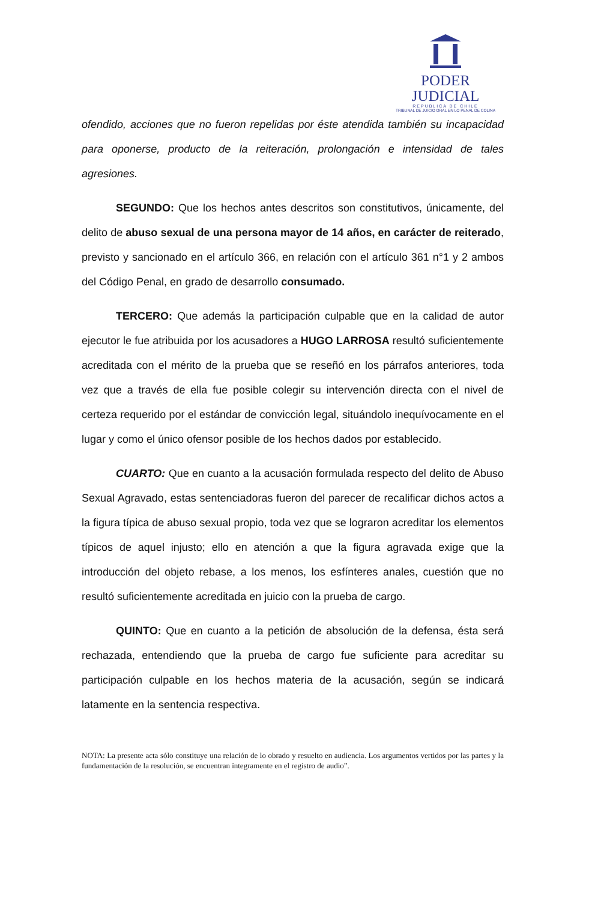PODER JUDICIAL
REPUBLICA DE CHILE
TRIBUNAL DE JUICIO ORAL EN LO PENAL DE COLINA
ofendido, acciones que no fueron repelidas por éste atendida también su incapacidad para oponerse, producto de la reiteración, prolongación e intensidad de tales agresiones.
SEGUNDO: Que los hechos antes descritos son constitutivos, únicamente, del delito de abuso sexual de una persona mayor de 14 años, en carácter de reiterado, previsto y sancionado en el artículo 366, en relación con el artículo 361 n°1 y 2 ambos del Código Penal, en grado de desarrollo consumado.
TERCERO: Que además la participación culpable que en la calidad de autor ejecutor le fue atribuida por los acusadores a HUGO LARROSA resultó suficientemente acreditada con el mérito de la prueba que se reseñó en los párrafos anteriores, toda vez que a través de ella fue posible colegir su intervención directa con el nivel de certeza requerido por el estándar de convicción legal, situándolo inequívocamente en el lugar y como el único ofensor posible de los hechos dados por establecido.
CUARTO: Que en cuanto a la acusación formulada respecto del delito de Abuso Sexual Agravado, estas sentenciadoras fueron del parecer de recalificar dichos actos a la figura típica de abuso sexual propio, toda vez que se lograron acreditar los elementos típicos de aquel injusto; ello en atención a que la figura agravada exige que la introducción del objeto rebase, a los menos, los esfínteres anales, cuestión que no resultó suficientemente acreditada en juicio con la prueba de cargo.
QUINTO: Que en cuanto a la petición de absolución de la defensa, ésta será rechazada, entendiendo que la prueba de cargo fue suficiente para acreditar su participación culpable en los hechos materia de la acusación, según se indicará latamente en la sentencia respectiva.
NOTA: La presente acta sólo constituye una relación de lo obrado y resuelto en audiencia. Los argumentos vertidos por las partes y la fundamentación de la resolución, se encuentran íntegramente en el registro de audio”.